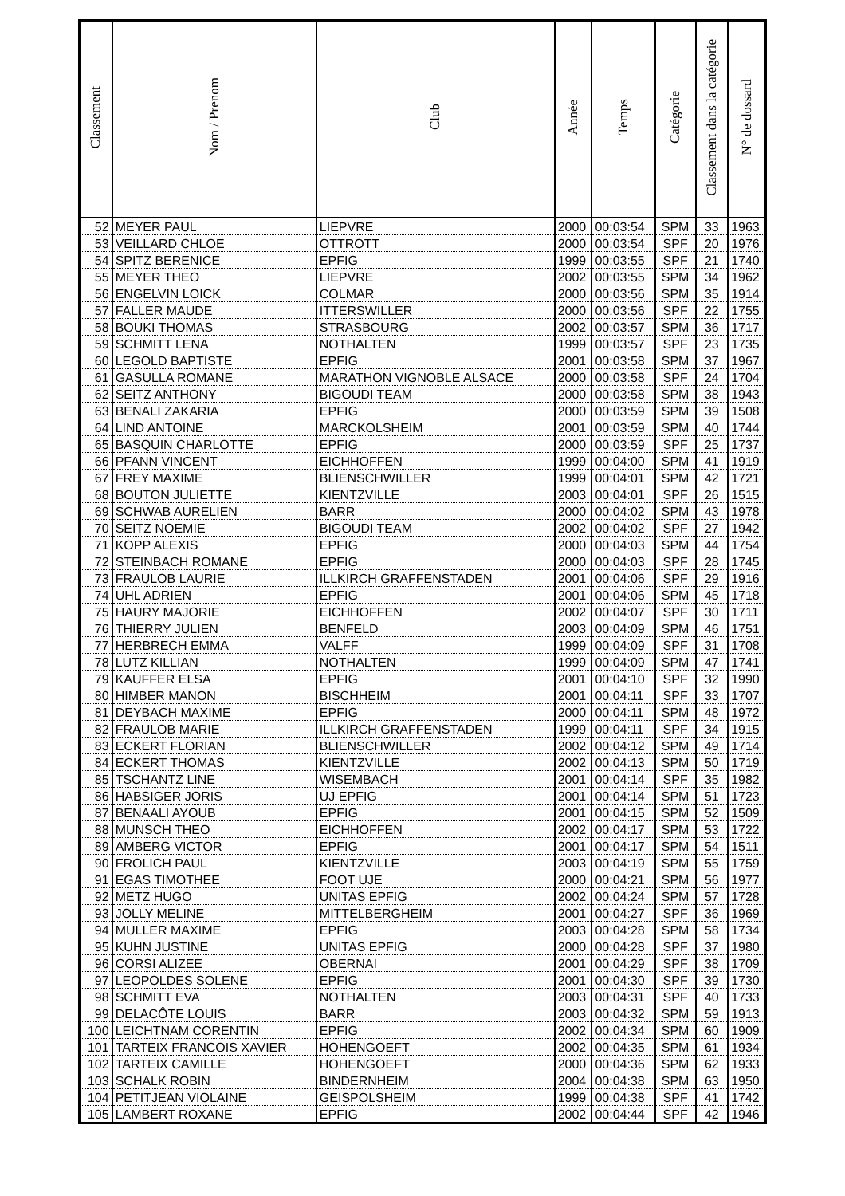| Classement | Nom / Prenom | Club | Année | Temps | Catégorie | Classement dans la catégorie | N° de dossard |
| --- | --- | --- | --- | --- | --- | --- | --- |
| 52 | MEYER PAUL | LIEPVRE | 2000 | 00:03:54 | SPM | 33 | 1963 |
| 53 | VEILLARD CHLOE | OTTROTT | 2000 | 00:03:54 | SPF | 20 | 1976 |
| 54 | SPITZ BERENICE | EPFIG | 1999 | 00:03:55 | SPF | 21 | 1740 |
| 55 | MEYER THEO | LIEPVRE | 2002 | 00:03:55 | SPM | 34 | 1962 |
| 56 | ENGELVIN LOICK | COLMAR | 2000 | 00:03:56 | SPM | 35 | 1914 |
| 57 | FALLER MAUDE | ITTERSWILLER | 2000 | 00:03:56 | SPF | 22 | 1755 |
| 58 | BOUKI THOMAS | STRASBOURG | 2002 | 00:03:57 | SPM | 36 | 1717 |
| 59 | SCHMITT LENA | NOTHALTEN | 1999 | 00:03:57 | SPF | 23 | 1735 |
| 60 | LEGOLD BAPTISTE | EPFIG | 2001 | 00:03:58 | SPM | 37 | 1967 |
| 61 | GASULLA ROMANE | MARATHON VIGNOBLE ALSACE | 2000 | 00:03:58 | SPF | 24 | 1704 |
| 62 | SEITZ ANTHONY | BIGOUDI TEAM | 2000 | 00:03:58 | SPM | 38 | 1943 |
| 63 | BENALI ZAKARIA | EPFIG | 2000 | 00:03:59 | SPM | 39 | 1508 |
| 64 | LIND ANTOINE | MARCKOLSHEIM | 2001 | 00:03:59 | SPM | 40 | 1744 |
| 65 | BASQUIN CHARLOTTE | EPFIG | 2000 | 00:03:59 | SPF | 25 | 1737 |
| 66 | PFANN VINCENT | EICHHOFFEN | 1999 | 00:04:00 | SPM | 41 | 1919 |
| 67 | FREY MAXIME | BLIENSCHWILLER | 1999 | 00:04:01 | SPM | 42 | 1721 |
| 68 | BOUTON JULIETTE | KIENTZVILLE | 2003 | 00:04:01 | SPF | 26 | 1515 |
| 69 | SCHWAB AURELIEN | BARR | 2000 | 00:04:02 | SPM | 43 | 1978 |
| 70 | SEITZ NOEMIE | BIGOUDI TEAM | 2002 | 00:04:02 | SPF | 27 | 1942 |
| 71 | KOPP ALEXIS | EPFIG | 2000 | 00:04:03 | SPM | 44 | 1754 |
| 72 | STEINBACH ROMANE | EPFIG | 2000 | 00:04:03 | SPF | 28 | 1745 |
| 73 | FRAULOB LAURIE | ILLKIRCH GRAFFENSTADEN | 2001 | 00:04:06 | SPF | 29 | 1916 |
| 74 | UHL ADRIEN | EPFIG | 2001 | 00:04:06 | SPM | 45 | 1718 |
| 75 | HAURY MAJORIE | EICHHOFFEN | 2002 | 00:04:07 | SPF | 30 | 1711 |
| 76 | THIERRY JULIEN | BENFELD | 2003 | 00:04:09 | SPM | 46 | 1751 |
| 77 | HERBRECH EMMA | VALFF | 1999 | 00:04:09 | SPF | 31 | 1708 |
| 78 | LUTZ KILLIAN | NOTHALTEN | 1999 | 00:04:09 | SPM | 47 | 1741 |
| 79 | KAUFFER ELSA | EPFIG | 2001 | 00:04:10 | SPF | 32 | 1990 |
| 80 | HIMBER MANON | BISCHHEIM | 2001 | 00:04:11 | SPF | 33 | 1707 |
| 81 | DEYBACH MAXIME | EPFIG | 2000 | 00:04:11 | SPM | 48 | 1972 |
| 82 | FRAULOB MARIE | ILLKIRCH GRAFFENSTADEN | 1999 | 00:04:11 | SPF | 34 | 1915 |
| 83 | ECKERT FLORIAN | BLIENSCHWILLER | 2002 | 00:04:12 | SPM | 49 | 1714 |
| 84 | ECKERT THOMAS | KIENTZVILLE | 2002 | 00:04:13 | SPM | 50 | 1719 |
| 85 | TSCHANTZ LINE | WISEMBACH | 2001 | 00:04:14 | SPF | 35 | 1982 |
| 86 | HABSIGER JORIS | UJ EPFIG | 2001 | 00:04:14 | SPM | 51 | 1723 |
| 87 | BENAALI AYOUB | EPFIG | 2001 | 00:04:15 | SPM | 52 | 1509 |
| 88 | MUNSCH THEO | EICHHOFFEN | 2002 | 00:04:17 | SPM | 53 | 1722 |
| 89 | AMBERG VICTOR | EPFIG | 2001 | 00:04:17 | SPM | 54 | 1511 |
| 90 | FROLICH PAUL | KIENTZVILLE | 2003 | 00:04:19 | SPM | 55 | 1759 |
| 91 | EGAS TIMOTHEE | FOOT UJE | 2000 | 00:04:21 | SPM | 56 | 1977 |
| 92 | METZ HUGO | UNITAS EPFIG | 2002 | 00:04:24 | SPM | 57 | 1728 |
| 93 | JOLLY MELINE | MITTELBERGHEIM | 2001 | 00:04:27 | SPF | 36 | 1969 |
| 94 | MULLER MAXIME | EPFIG | 2003 | 00:04:28 | SPM | 58 | 1734 |
| 95 | KUHN JUSTINE | UNITAS EPFIG | 2000 | 00:04:28 | SPF | 37 | 1980 |
| 96 | CORSI ALIZEE | OBERNAI | 2001 | 00:04:29 | SPF | 38 | 1709 |
| 97 | LEOPOLDES SOLENE | EPFIG | 2001 | 00:04:30 | SPF | 39 | 1730 |
| 98 | SCHMITT EVA | NOTHALTEN | 2003 | 00:04:31 | SPF | 40 | 1733 |
| 99 | DELACÔTE LOUIS | BARR | 2003 | 00:04:32 | SPM | 59 | 1913 |
| 100 | LEICHTNAM CORENTIN | EPFIG | 2002 | 00:04:34 | SPM | 60 | 1909 |
| 101 | TARTEIX FRANCOIS XAVIER | HOHENGOEFT | 2002 | 00:04:35 | SPM | 61 | 1934 |
| 102 | TARTEIX CAMILLE | HOHENGOEFT | 2000 | 00:04:36 | SPM | 62 | 1933 |
| 103 | SCHALK ROBIN | BINDERNHEIM | 2004 | 00:04:38 | SPM | 63 | 1950 |
| 104 | PETITJEAN VIOLAINE | GEISPOLSHEIM | 1999 | 00:04:38 | SPF | 41 | 1742 |
| 105 | LAMBERT ROXANE | EPFIG | 2002 | 00:04:44 | SPF | 42 | 1946 |